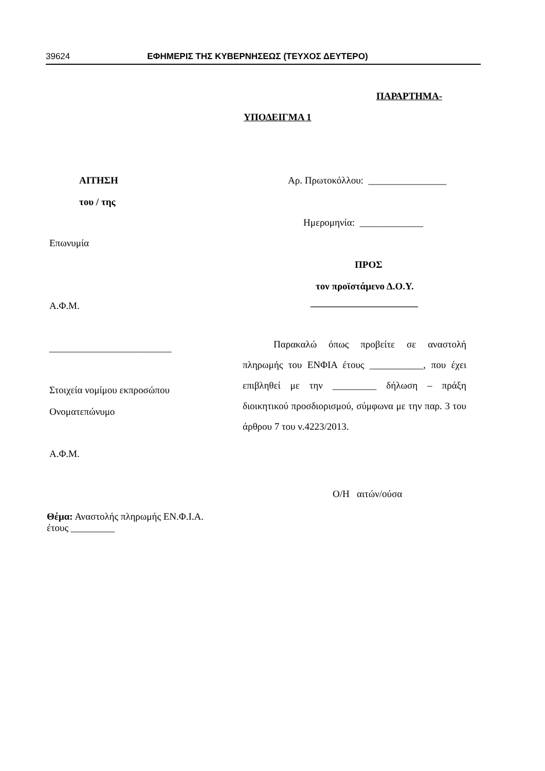39624 ΕΦΗΜΕΡΙΣ ΤΗΣ ΚΥΒΕΡΝΗΣΕΩΣ (ΤΕΥΧΟΣ ΔΕΥΤΕΡΟ)
ΠΑΡΑΡΤΗΜΑ-
ΥΠΟΔΕΙΓΜΑ 1
ΑΙΤΗΣΗ
του / της
Επωνυμία
Α.Φ.Μ.
_________________________
Στοιχεία νομίμου εκπροσώπου
Ονοματεπώνυμο
Α.Φ.Μ.
Θέμα: Αναστολής πληρωμής ΕΝ.Φ.Ι.Α.
έτους _________
Αρ. Πρωτοκόλλου: ________________
Ημερομηνία: _____________
ΠΡΟΣ
τον προϊστάμενο Δ.Ο.Υ.
______________________
Παρακαλώ όπως προβείτε σε αναστολή πληρωμής του ΕΝΦΙΑ έτους ___________, που έχει επιβληθεί με την _________ δήλωση – πράξη διοικητικού προσδιορισμού, σύμφωνα με την παρ. 3 του άρθρου 7 του ν.4223/2013.
Ο/Η αιτών/ούσα